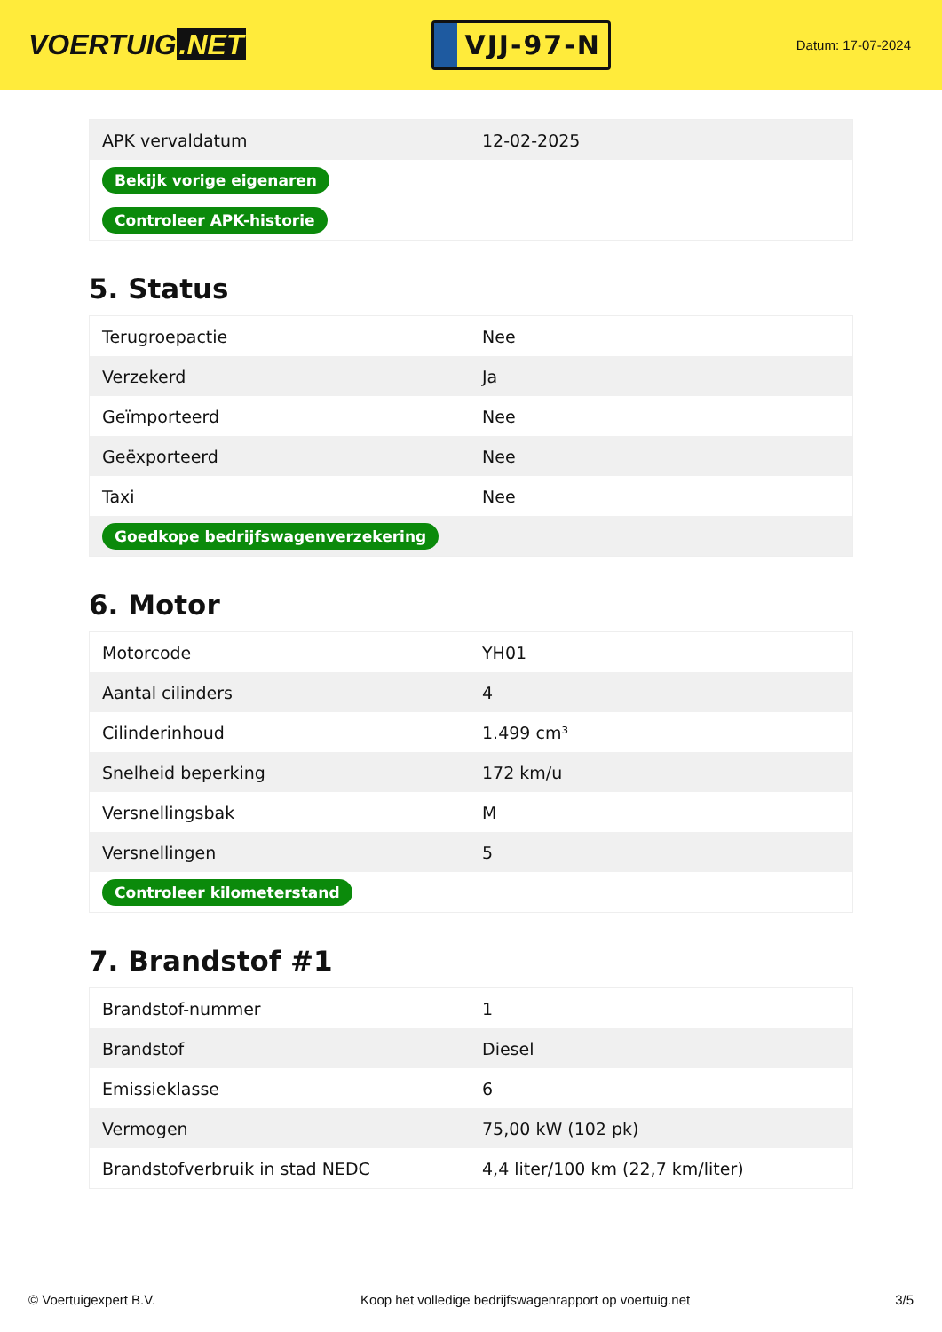VOERTUIG.NET
VJJ-97-N
Datum: 17-07-2024
| APK vervaldatum | 12-02-2025 |
| Bekijk vorige eigenaren | |
| Controleer APK-historie | |
5. Status
| Terugroepactie | Nee |
| Verzekerd | Ja |
| Geïmporteerd | Nee |
| Geëxporteerd | Nee |
| Taxi | Nee |
| Goedkope bedrijfswagenverzekering | |
6. Motor
| Motorcode | YH01 |
| Aantal cilinders | 4 |
| Cilinderinhoud | 1.499 cm³ |
| Snelheid beperking | 172 km/u |
| Versnellingsbak | M |
| Versnellingen | 5 |
| Controleer kilometerstand | |
7. Brandstof #1
| Brandstof-nummer | 1 |
| Brandstof | Diesel |
| Emissieklasse | 6 |
| Vermogen | 75,00 kW (102 pk) |
| Brandstofverbruik in stad NEDC | 4,4 liter/100 km (22,7 km/liter) |
© Voertuigexpert B.V. Koop het volledige bedrijfswagenrapport op voertuig.net 3/5